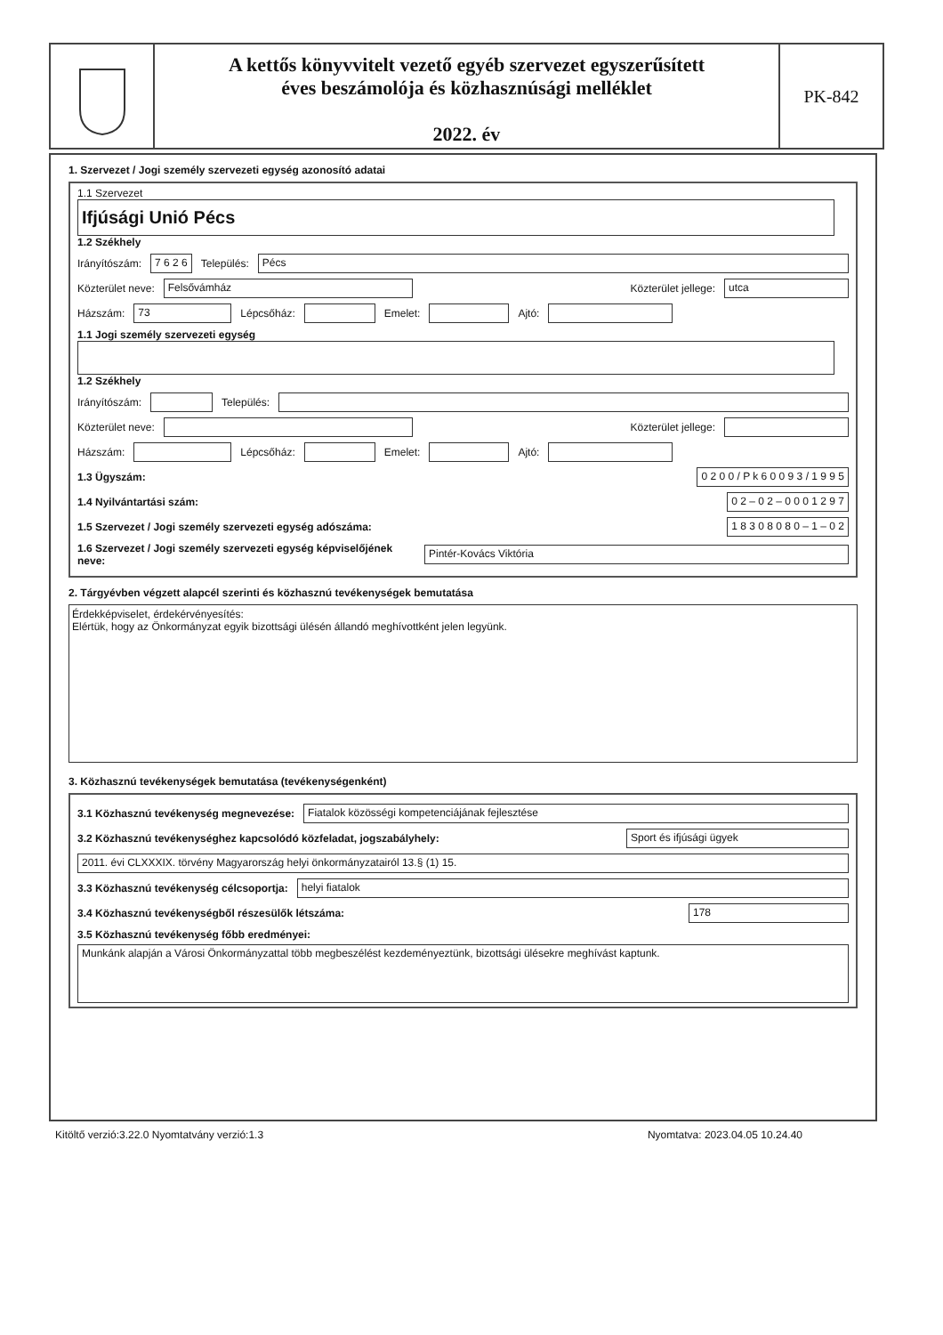A kettős könyvvitelt vezető egyéb szervezet egyszerűsített
éves beszámolója és közhasznúsági melléklet
2022. év
PK-842
1. Szervezet / Jogi személy szervezeti egység azonosító adatai
1.1 Szervezet
Ifjúsági Unió Pécs
1.2 Székhely
Irányítószám: 7 6 2 6 Település: Pécs
Közterület neve: Felsővámház Közterület jellege: utca
Házszám: 73 Lépcsőház: Emelet: Ajtó:
1.1 Jogi személy szervezeti egység 1.2 Székhely
Irányítószám: Település:
Közterület neve: Közterület jellege:
Házszám: Lépcsőház: Emelet: Ajtó:
1.3 Ügyszám: 0 2 0 0 / P k 6 0 0 9 3 / 1 9 9 5
1.4 Nyilvántartási szám: 0 2 – 0 2 – 0 0 0 1 2 9 7
1.5 Szervezet / Jogi személy szervezeti egység adószáma: 1 8 3 0 8 0 8 0 – 1 – 0 2
1.6 Szervezet / Jogi személy szervezeti egység képviselőjének neve: Pintér-Kovács Viktória
2. Tárgyévben végzett alapcél szerinti és közhasznú tevékenységek bemutatása
Érdekképviselet, érdekérvényesítés:
Elértük, hogy az Önkormányzat egyik bizottsági ülésén állandó meghívottként jelen legyünk.
3. Közhasznú tevékenységek bemutatása (tevékenységenként)
3.1 Közhasznú tevékenység megnevezése: Fiatalok közösségi kompetenciájának fejlesztése
3.2 Közhasznú tevékenységhez kapcsolódó közfeladat, jogszabályhely: Sport és ifjúsági ügyek
2011. évi CLXXXIX. törvény Magyarország helyi önkormányzatairól 13.§ (1) 15.
3.3 Közhasznú tevékenység célcsoportja: helyi fiatalok
3.4 Közhasznú tevékenységből részesülők létszáma: 178
3.5 Közhasznú tevékenység főbb eredményei:
Munkánk alapján a Városi Önkormányzattal több megbeszélést kezdeményeztünk, bizottsági ülésekre meghívást kaptunk.
Kitöltő verzió:3.22.0 Nyomtatvány verzió:1.3 Nyomtatva: 2023.04.05 10.24.40